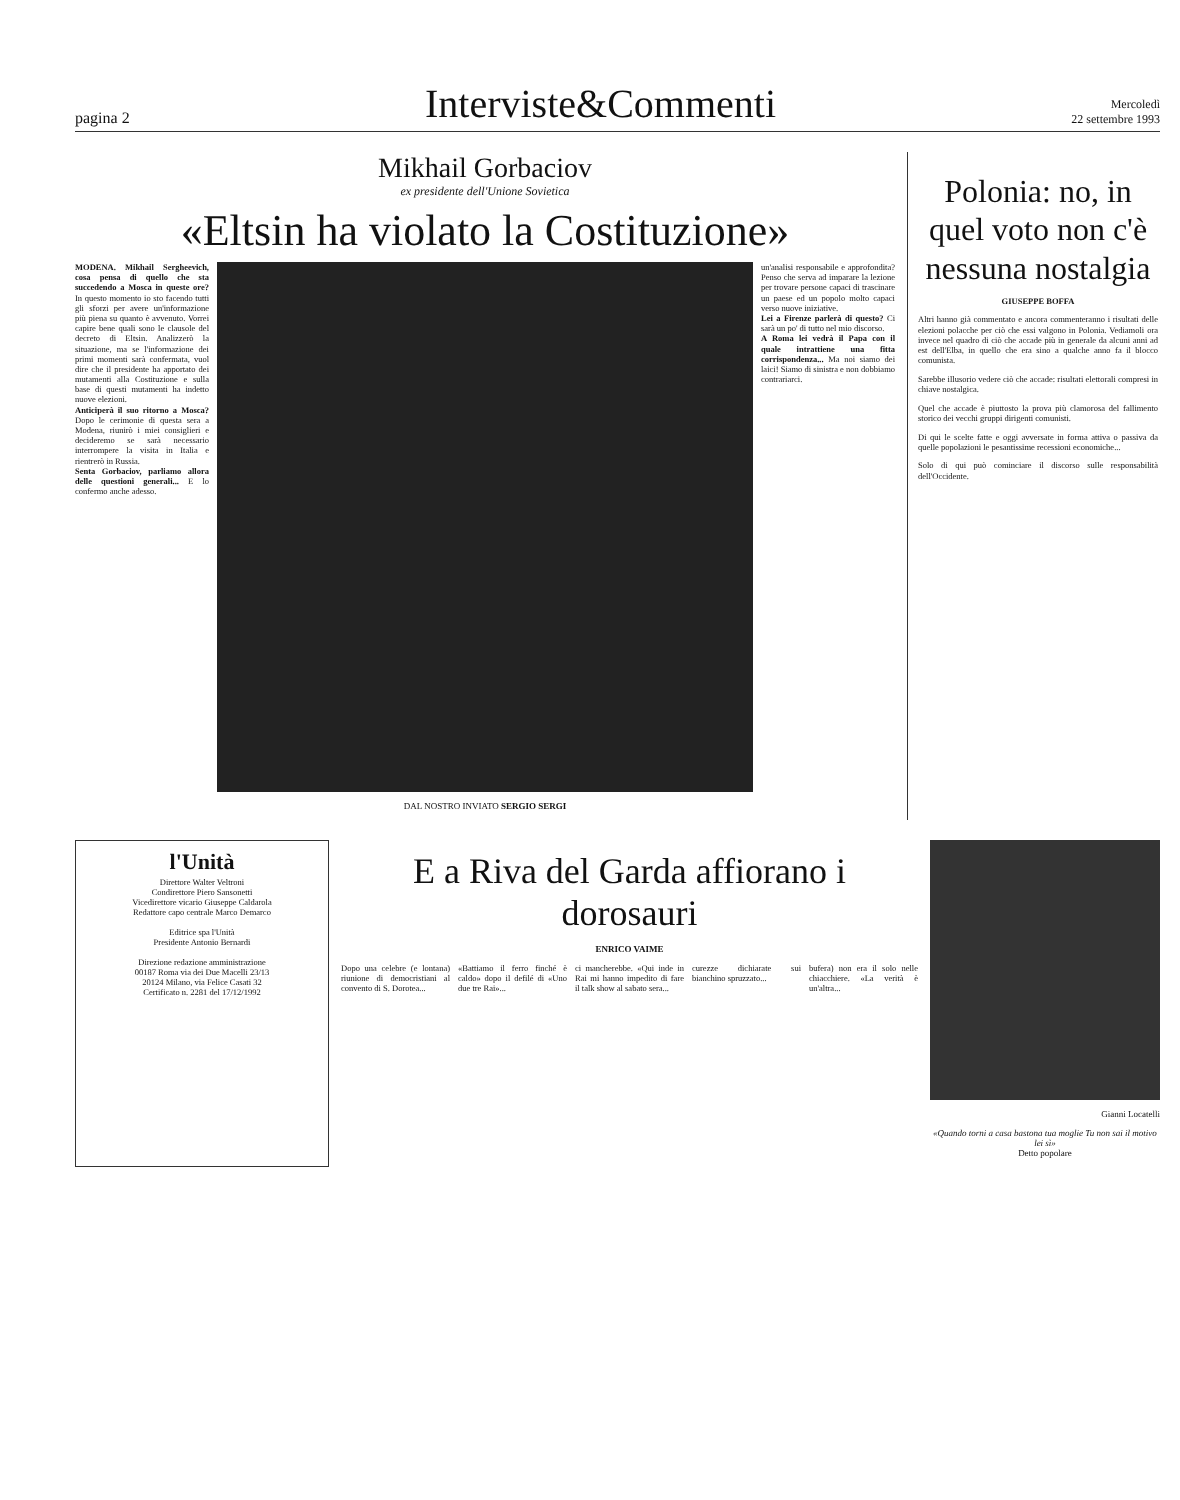pagina 2 Interviste&Commenti Mercoledì
22 settembre 1993
Mikhail Gorbaciov
ex presidente dell'Unione Sovietica
«Eltsin ha violato la Costituzione»
MODENA. Mikhail Sergheevich, cosa pensa di quello che sta succedendo a Mosca in queste ore? In questo momento io sto facendo tutti gli sforzi per avere un'informazione più piena su quanto è avvenuto. Vorrei capire bene quali sono le clausole del decreto di Eltsin. Analizzerò la situazione, ma se l'informazione dei primi momenti sarà confermata, vuol dire che il presidente ha apportato dei mutamenti alla Costituzione e sulla base di questi mutamenti ha indetto nuove elezioni.
Anticiperà il suo ritorno a Mosca? Dopo le cerimonie di questa sera a Modena, riunirò i miei consiglieri e decideremo se sarà necessario interrompere la visita in Italia e rientrerò in Russia.
Senta Gorbaciov, parliamo allora delle questioni generali... E lo confermo anche adesso.
un'analisi responsabile e approfondita? Penso che serva ad imparare la lezione per trovare persone capaci di trascinare un paese ed un popolo molto capaci verso nuove iniziative.
Lei a Firenze parlerà di questo? Ci sarà un po' di tutto nel mio discorso.
A Roma lei vedrà il Papa con il quale intrattiene una fitta corrispondenza... Ma noi siamo dei laici! Siamo di sinistra e non dobbiamo contrariarci.
DAL NOSTRO INVIATO SERGIO SERGI
Polonia: no, in quel voto non c'è nessuna nostalgia
GIUSEPPE BOFFA
Altri hanno già commentato e ancora commenteranno i risultati delle elezioni polacche per ciò che essi valgono in Polonia. Vediamoli ora invece nel quadro di ciò che accade più in generale da alcuni anni ad est dell'Elba, in quello che era sino a qualche anno fa il blocco comunista.
Sarebbe illusorio vedere ciò che accade: risultati elettorali compresi in chiave nostalgica.
Quel che accade è piuttosto la prova più clamorosa del fallimento storico dei vecchi gruppi dirigenti comunisti.
Di qui le scelte fatte e oggi avversate in forma attiva o passiva da quelle popolazioni le pesantissime recessioni economiche...
Solo di qui può cominciare il discorso sulle responsabilità dell'Occidente.
l'Unità
Direttore Walter Veltroni
Condirettore Piero Sansonetti
Vicedirettore vicario Giuseppe Caldarola
Redattore capo centrale Marco Demarco
Editrice spa l'Unità
Presidente Antonio Bernardi
Direzione redazione amministrazione
00187 Roma via dei Due Macelli 23/13
20124 Milano, via Felice Casati 32
Certificato n. 2281 del 17/12/1992
E a Riva del Garda affiorano i dorosauri
ENRICO VAIME
Dopo una celebre (e lontana) riunione di democristiani al convento di S. Dorotea...
«Battiamo il ferro finché è caldo» dopo il defilé di «Uno due tre Rai»...
ci mancherebbe. «Qui inde in Rai mi hanno impedito di fare il talk show al sabato sera...
curezze dichiarate sui bianchino spruzzato...
bufera) non era il solo nelle chiacchiere. «La verità è un'altra...
Gianni Locatelli
«Quando torni a casa bastona tua moglie Tu non sai il motivo lei sì»
Detto popolare